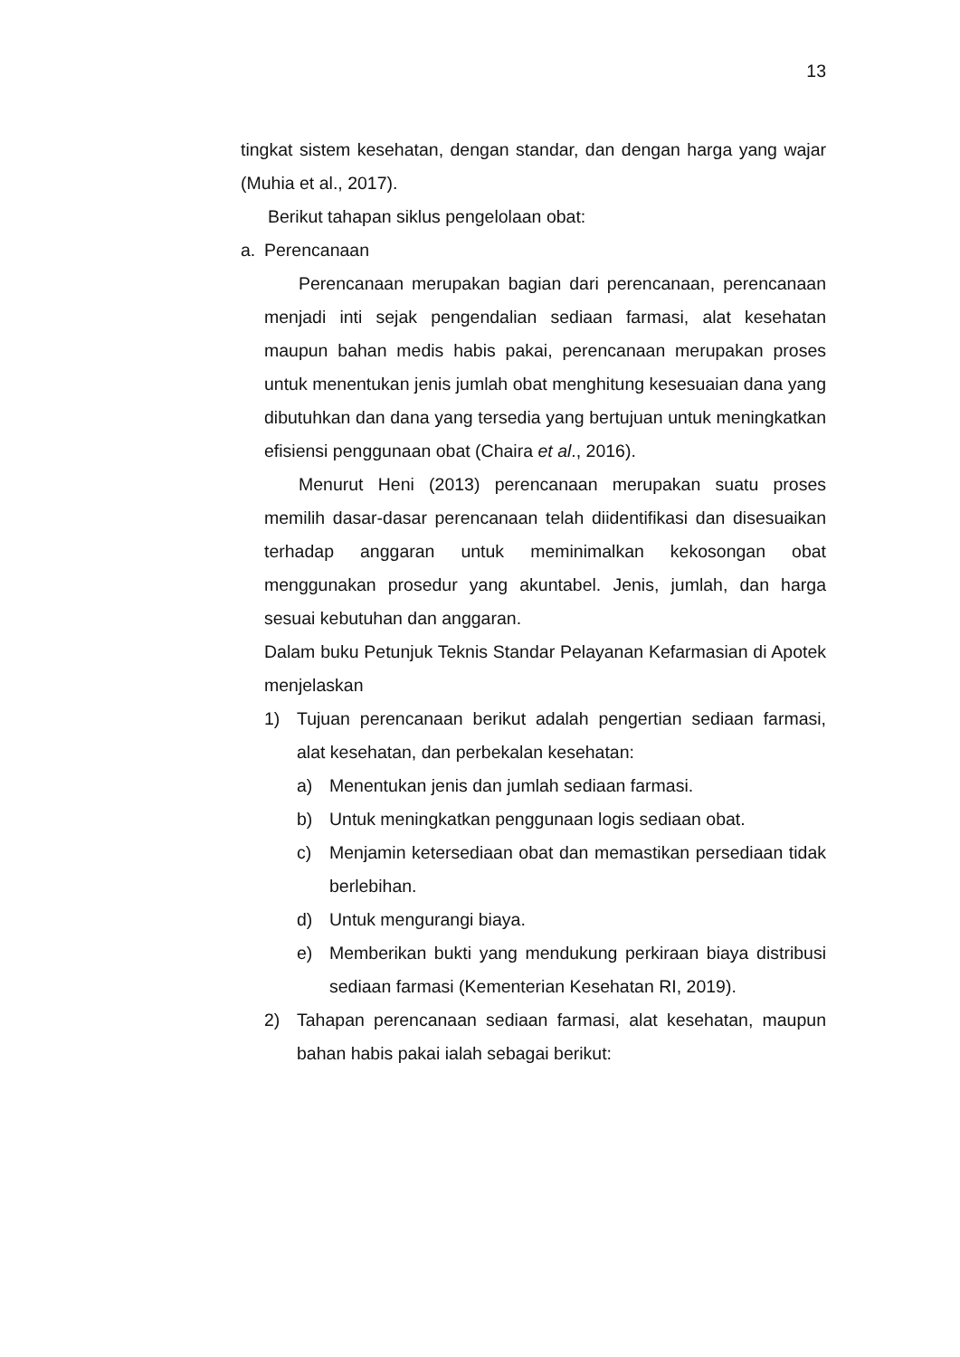13
tingkat sistem kesehatan, dengan standar, dan dengan harga yang wajar (Muhia et al., 2017).
Berikut tahapan siklus pengelolaan obat:
a. Perencanaan
Perencanaan merupakan bagian dari perencanaan, perencanaan menjadi inti sejak pengendalian sediaan farmasi, alat kesehatan maupun bahan medis habis pakai, perencanaan merupakan proses untuk menentukan jenis jumlah obat menghitung kesesuaian dana yang dibutuhkan dan dana yang tersedia yang bertujuan untuk meningkatkan efisiensi penggunaan obat (Chaira et al., 2016).
Menurut Heni (2013) perencanaan merupakan suatu proses memilih dasar-dasar perencanaan telah diidentifikasi dan disesuaikan terhadap anggaran untuk meminimalkan kekosongan obat menggunakan prosedur yang akuntabel. Jenis, jumlah, dan harga sesuai kebutuhan dan anggaran.
Dalam buku Petunjuk Teknis Standar Pelayanan Kefarmasian di Apotek menjelaskan
1) Tujuan perencanaan berikut adalah pengertian sediaan farmasi, alat kesehatan, dan perbekalan kesehatan:
a) Menentukan jenis dan jumlah sediaan farmasi.
b) Untuk meningkatkan penggunaan logis sediaan obat.
c) Menjamin ketersediaan obat dan memastikan persediaan tidak berlebihan.
d) Untuk mengurangi biaya.
e) Memberikan bukti yang mendukung perkiraan biaya distribusi sediaan farmasi (Kementerian Kesehatan RI, 2019).
2) Tahapan perencanaan sediaan farmasi, alat kesehatan, maupun bahan habis pakai ialah sebagai berikut: